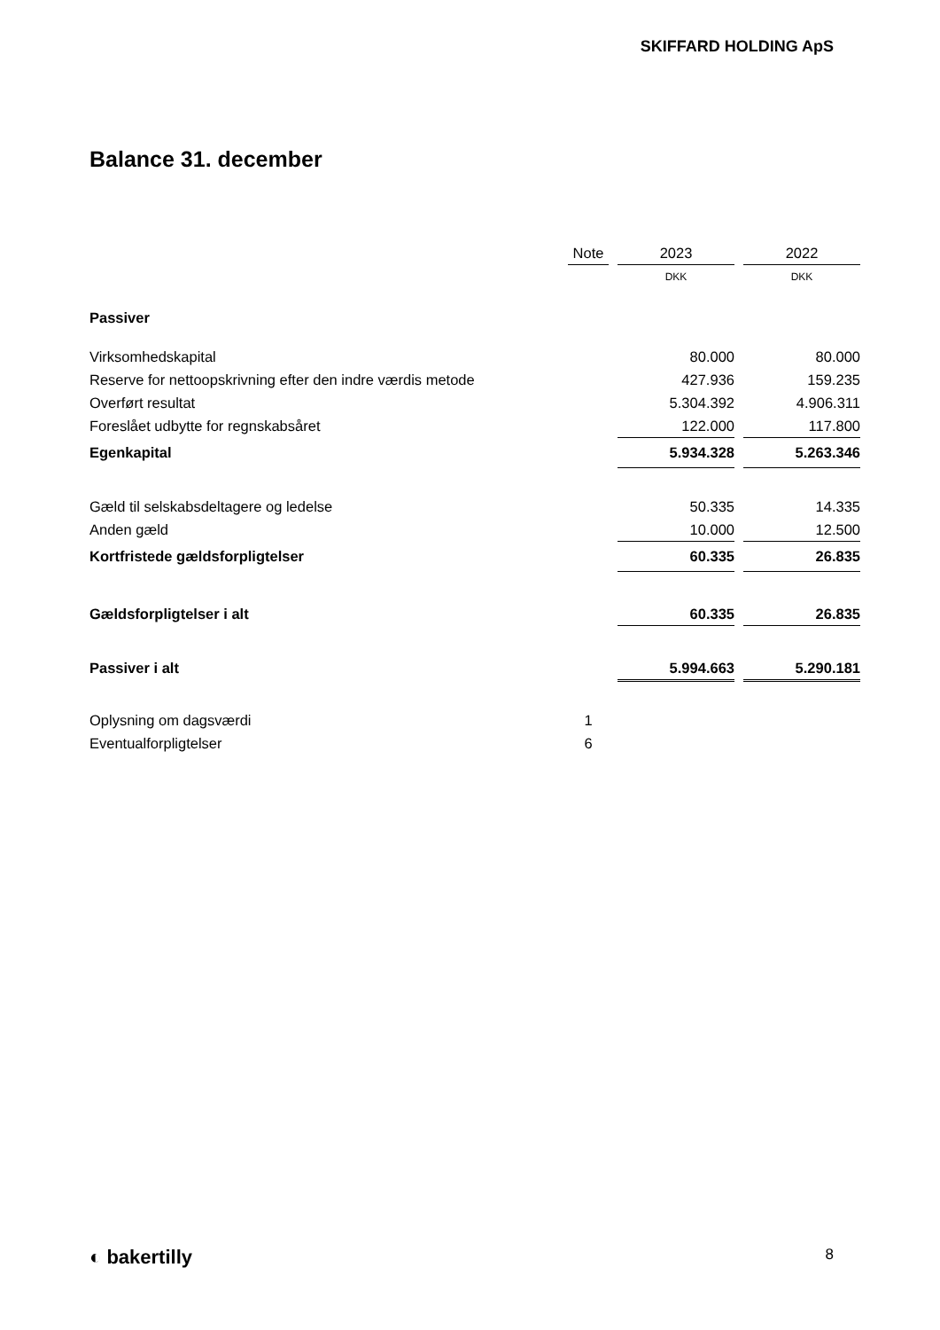SKIFFARD HOLDING ApS
Balance 31. december
| | Note | | 2023 | | 2022 |
| --- | --- | --- | --- | --- | --- |
| | | | DKK | | DKK |
| Passiver | | | | | |
| Virksomhedskapital | | | 80.000 | | 80.000 |
| Reserve for nettoopskrivning efter den indre værdis metode | | | 427.936 | | 159.235 |
| Overført resultat | | | 5.304.392 | | 4.906.311 |
| Foreslået udbytte for regnskabsåret | | | 122.000 | | 117.800 |
| Egenkapital | | | 5.934.328 | | 5.263.346 |
| Gæld til selskabsdeltagere og ledelse | | | 50.335 | | 14.335 |
| Anden gæld | | | 10.000 | | 12.500 |
| Kortfristede gældsforpligtelser | | | 60.335 | | 26.835 |
| Gældsforpligtelser i alt | | | 60.335 | | 26.835 |
| Passiver i alt | | | 5.994.663 | | 5.290.181 |
| Oplysning om dagsværdi | 1 | | | | |
| Eventualforpligtelser | 6 | | | | |
◐ bakertilly 8